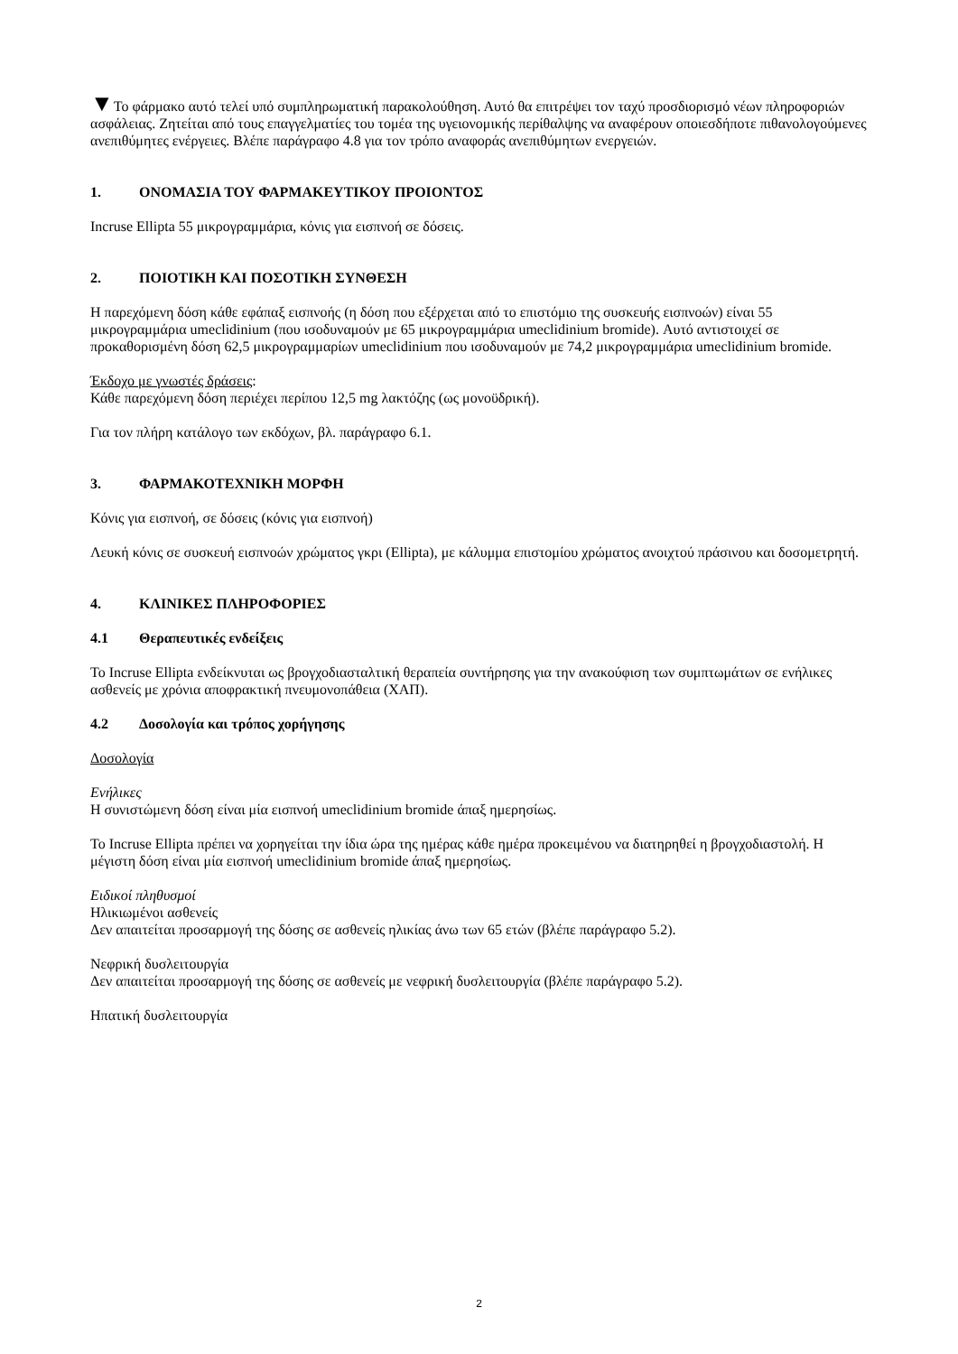▼Το φάρμακο αυτό τελεί υπό συμπληρωματική παρακολούθηση. Αυτό θα επιτρέψει τον ταχύ προσδιορισμό νέων πληροφοριών ασφάλειας. Ζητείται από τους επαγγελματίες του τομέα της υγειονομικής περίθαλψης να αναφέρουν οποιεσδήποτε πιθανολογούμενες ανεπιθύμητες ενέργειες. Βλέπε παράγραφο 4.8 για τον τρόπο αναφοράς ανεπιθύμητων ενεργειών.
1. ΟΝΟΜΑΣΙΑ ΤΟΥ ΦΑΡΜΑΚΕΥΤΙΚΟΥ ΠΡΟΙΟΝΤΟΣ
Incruse Ellipta 55 μικρογραμμάρια, κόνις για εισπνοή σε δόσεις.
2. ΠΟΙΟΤΙΚΗ ΚΑΙ ΠΟΣΟΤΙΚΗ ΣΥΝΘΕΣΗ
Η παρεχόμενη δόση κάθε εφάπαξ εισπνοής (η δόση που εξέρχεται από το επιστόμιο της συσκευής εισπνοών) είναι 55 μικρογραμμάρια umeclidinium (που ισοδυναμούν με 65 μικρογραμμάρια umeclidinium bromide). Αυτό αντιστοιχεί σε προκαθορισμένη δόση 62,5 μικρογραμμαρίων umeclidinium που ισοδυναμούν με 74,2 μικρογραμμάρια umeclidinium bromide.
Έκδοχο με γνωστές δράσεις:
Κάθε παρεχόμενη δόση περιέχει περίπου 12,5 mg λακτόζης (ως μονοϋδρική).
Για τον πλήρη κατάλογο των εκδόχων, βλ. παράγραφο 6.1.
3. ΦΑΡΜΑΚΟΤΕΧΝΙΚΗ ΜΟΡΦΗ
Κόνις για εισπνοή, σε δόσεις (κόνις για εισπνοή)
Λευκή κόνις σε συσκευή εισπνοών χρώματος γκρι (Ellipta), με κάλυμμα επιστομίου χρώματος ανοιχτού πράσινου και δοσομετρητή.
4. ΚΛΙΝΙΚΕΣ ΠΛΗΡΟΦΟΡΙΕΣ
4.1 Θεραπευτικές ενδείξεις
Το Incruse Ellipta ενδείκνυται ως βρογχοδιασταλτική θεραπεία συντήρησης για την ανακούφιση των συμπτωμάτων σε ενήλικες ασθενείς με χρόνια αποφρακτική πνευμονοπάθεια (ΧΑΠ).
4.2 Δοσολογία και τρόπος χορήγησης
Δοσολογία
Ενήλικες
Η συνιστώμενη δόση είναι μία εισπνοή umeclidinium bromide άπαξ ημερησίως.
Το Incruse Ellipta πρέπει να χορηγείται την ίδια ώρα της ημέρας κάθε ημέρα προκειμένου να διατηρηθεί η βρογχοδιαστολή. Η μέγιστη δόση είναι μία εισπνοή umeclidinium bromide άπαξ ημερησίως.
Ειδικοί πληθυσμοί
Ηλικιωμένοι ασθενείς
Δεν απαιτείται προσαρμογή της δόσης σε ασθενείς ηλικίας άνω των 65 ετών (βλέπε παράγραφο 5.2).
Νεφρική δυσλειτουργία
Δεν απαιτείται προσαρμογή της δόσης σε ασθενείς με νεφρική δυσλειτουργία (βλέπε παράγραφο 5.2).
Ηπατική δυσλειτουργία
2